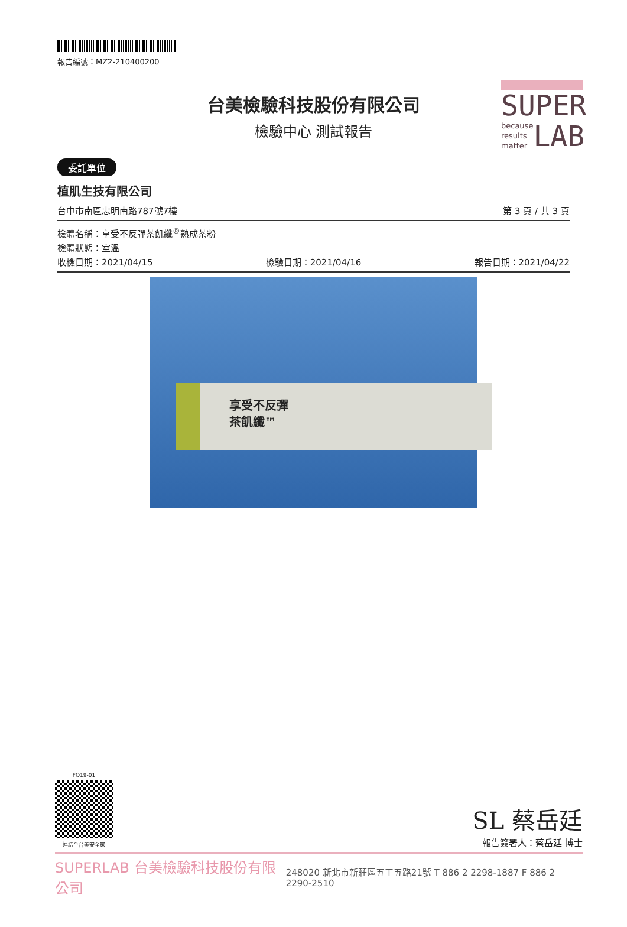SUPER
because
results
matter
LAB
報告編號：MZ2-210400200
台美檢驗科技股份有限公司
檢驗中心 測試報告
委託單位
植肌生技有限公司
台中市南區忠明南路787號7樓 第 3 頁 / 共 3 頁
檢體名稱：享受不反彈茶飢纖<sup>®</sup>熟成茶粉
檢體狀態：室溫
收檢日期：2021/04/15 檢驗日期：2021/04/16 報告日期：2021/04/22
享受不反彈
茶飢纖™
FO19-01
連結至台美安全家
SL 蔡岳廷
報告簽署人：蔡岳廷 博士
SUPERLAB 台美檢驗科技股份有限公司 248020 新北市新莊區五工五路21號 T 886 2 2298-1887 F 886 2 2290-2510